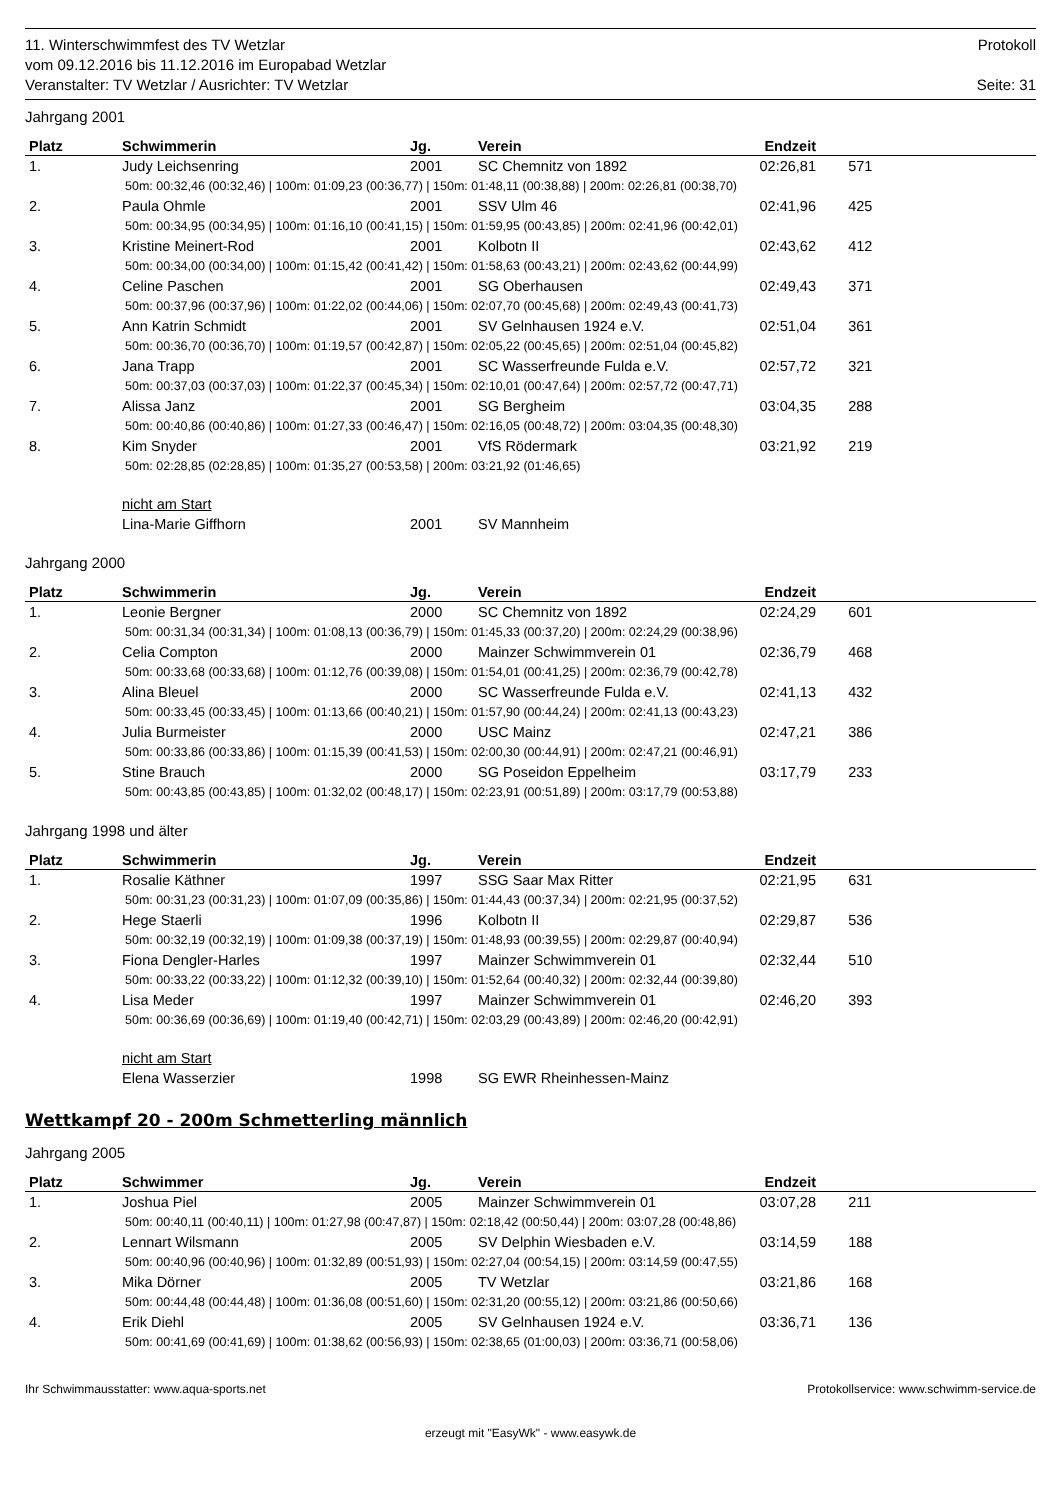11. Winterschwimmfest des TV Wetzlar Protokoll
vom 09.12.2016 bis 11.12.2016 im Europabad Wetzlar
Veranstalter: TV Wetzlar / Ausrichter: TV Wetzlar Seite: 31
Jahrgang 2001
| Platz | Schwimmerin | Jg. | Verein | Endzeit | |
| --- | --- | --- | --- | --- | --- |
| 1. | Judy Leichsenring | 2001 | SC Chemnitz von 1892 | 02:26,81 | 571 |
| 50m: 00:32,46 (00:32,46) / 100m: 01:09,23 (00:36,77) / 150m: 01:48,11 (00:38,88) / 200m: 02:26,81 (00:38,70) | | | | | |
| 2. | Paula Ohmle | 2001 | SSV Ulm 46 | 02:41,96 | 425 |
| 50m: 00:34,95 (00:34,95) / 100m: 01:16,10 (00:41,15) / 150m: 01:59,95 (00:43,85) / 200m: 02:41,96 (00:42,01) | | | | | |
| 3. | Kristine Meinert-Rod | 2001 | Kolbotn II | 02:43,62 | 412 |
| 50m: 00:34,00 (00:34,00) / 100m: 01:15,42 (00:41,42) / 150m: 01:58,63 (00:43,21) / 200m: 02:43,62 (00:44,99) | | | | | |
| 4. | Celine Paschen | 2001 | SG Oberhausen | 02:49,43 | 371 |
| 50m: 00:37,96 (00:37,96) / 100m: 01:22,02 (00:44,06) / 150m: 02:07,70 (00:45,68) / 200m: 02:49,43 (00:41,73) | | | | | |
| 5. | Ann Katrin Schmidt | 2001 | SV Gelnhausen 1924 e.V. | 02:51,04 | 361 |
| 50m: 00:36,70 (00:36,70) / 100m: 01:19,57 (00:42,87) / 150m: 02:05,22 (00:45,65) / 200m: 02:51,04 (00:45,82) | | | | | |
| 6. | Jana Trapp | 2001 | SC Wasserfreunde Fulda e.V. | 02:57,72 | 321 |
| 50m: 00:37,03 (00:37,03) / 100m: 01:22,37 (00:45,34) / 150m: 02:10,01 (00:47,64) / 200m: 02:57,72 (00:47,71) | | | | | |
| 7. | Alissa Janz | 2001 | SG Bergheim | 03:04,35 | 288 |
| 50m: 00:40,86 (00:40,86) / 100m: 01:27,33 (00:46,47) / 150m: 02:16,05 (00:48,72) / 200m: 03:04,35 (00:48,30) | | | | | |
| 8. | Kim Snyder | 2001 | VfS Rödermark | 03:21,92 | 219 |
| 50m: 02:28,85 (02:28,85) / 100m: 01:35,27 (00:53,58) / 200m: 03:21,92 (01:46,65) | | | | | |
| | nicht am Start | | | | |
| | Lina-Marie Giffhorn | 2001 | SV Mannheim | | |
Jahrgang 2000
| Platz | Schwimmerin | Jg. | Verein | Endzeit | |
| --- | --- | --- | --- | --- | --- |
| 1. | Leonie Bergner | 2000 | SC Chemnitz von 1892 | 02:24,29 | 601 |
| 50m: 00:31,34 (00:31,34) / 100m: 01:08,13 (00:36,79) / 150m: 01:45,33 (00:37,20) / 200m: 02:24,29 (00:38,96) | | | | | |
| 2. | Celia Compton | 2000 | Mainzer Schwimmverein 01 | 02:36,79 | 468 |
| 50m: 00:33,68 (00:33,68) / 100m: 01:12,76 (00:39,08) / 150m: 01:54,01 (00:41,25) / 200m: 02:36,79 (00:42,78) | | | | | |
| 3. | Alina Bleuel | 2000 | SC Wasserfreunde Fulda e.V. | 02:41,13 | 432 |
| 50m: 00:33,45 (00:33,45) / 100m: 01:13,66 (00:40,21) / 150m: 01:57,90 (00:44,24) / 200m: 02:41,13 (00:43,23) | | | | | |
| 4. | Julia Burmeister | 2000 | USC Mainz | 02:47,21 | 386 |
| 50m: 00:33,86 (00:33,86) / 100m: 01:15,39 (00:41,53) / 150m: 02:00,30 (00:44,91) / 200m: 02:47,21 (00:46,91) | | | | | |
| 5. | Stine Brauch | 2000 | SG Poseidon Eppelheim | 03:17,79 | 233 |
| 50m: 00:43,85 (00:43,85) / 100m: 01:32,02 (00:48,17) / 150m: 02:23,91 (00:51,89) / 200m: 03:17,79 (00:53,88) | | | | | |
Jahrgang 1998 und älter
| Platz | Schwimmerin | Jg. | Verein | Endzeit | |
| --- | --- | --- | --- | --- | --- |
| 1. | Rosalie Käthner | 1997 | SSG Saar Max Ritter | 02:21,95 | 631 |
| 50m: 00:31,23 (00:31,23) / 100m: 01:07,09 (00:35,86) / 150m: 01:44,43 (00:37,34) / 200m: 02:21,95 (00:37,52) | | | | | |
| 2. | Hege Staerli | 1996 | Kolbotn II | 02:29,87 | 536 |
| 50m: 00:32,19 (00:32,19) / 100m: 01:09,38 (00:37,19) / 150m: 01:48,93 (00:39,55) / 200m: 02:29,87 (00:40,94) | | | | | |
| 3. | Fiona Dengler-Harles | 1997 | Mainzer Schwimmverein 01 | 02:32,44 | 510 |
| 50m: 00:33,22 (00:33,22) / 100m: 01:12,32 (00:39,10) / 150m: 01:52,64 (00:40,32) / 200m: 02:32,44 (00:39,80) | | | | | |
| 4. | Lisa Meder | 1997 | Mainzer Schwimmverein 01 | 02:46,20 | 393 |
| 50m: 00:36,69 (00:36,69) / 100m: 01:19,40 (00:42,71) / 150m: 02:03,29 (00:43,89) / 200m: 02:46,20 (00:42,91) | | | | | |
| | nicht am Start | | | | |
| | Elena Wasserzier | 1998 | SG EWR Rheinhessen-Mainz | | |
Wettkampf 20 - 200m Schmetterling männlich
Jahrgang 2005
| Platz | Schwimmer | Jg. | Verein | Endzeit | |
| --- | --- | --- | --- | --- | --- |
| 1. | Joshua Piel | 2005 | Mainzer Schwimmverein 01 | 03:07,28 | 211 |
| 50m: 00:40,11 (00:40,11) / 100m: 01:27,98 (00:47,87) / 150m: 02:18,42 (00:50,44) / 200m: 03:07,28 (00:48,86) | | | | | |
| 2. | Lennart Wilsmann | 2005 | SV Delphin Wiesbaden e.V. | 03:14,59 | 188 |
| 50m: 00:40,96 (00:40,96) / 100m: 01:32,89 (00:51,93) / 150m: 02:27,04 (00:54,15) / 200m: 03:14,59 (00:47,55) | | | | | |
| 3. | Mika Dörner | 2005 | TV Wetzlar | 03:21,86 | 168 |
| 50m: 00:44,48 (00:44,48) / 100m: 01:36,08 (00:51,60) / 150m: 02:31,20 (00:55,12) / 200m: 03:21,86 (00:50,66) | | | | | |
| 4. | Erik Diehl | 2005 | SV Gelnhausen 1924 e.V. | 03:36,71 | 136 |
| 50m: 00:41,69 (00:41,69) / 100m: 01:38,62 (00:56,93) / 150m: 02:38,65 (01:00,03) / 200m: 03:36,71 (00:58,06) | | | | | |
Ihr Schwimmausstatter: www.aqua-sports.net Protokollservice: www.schwimm-service.de
erzeugt mit "EasyWk" - www.easywk.de